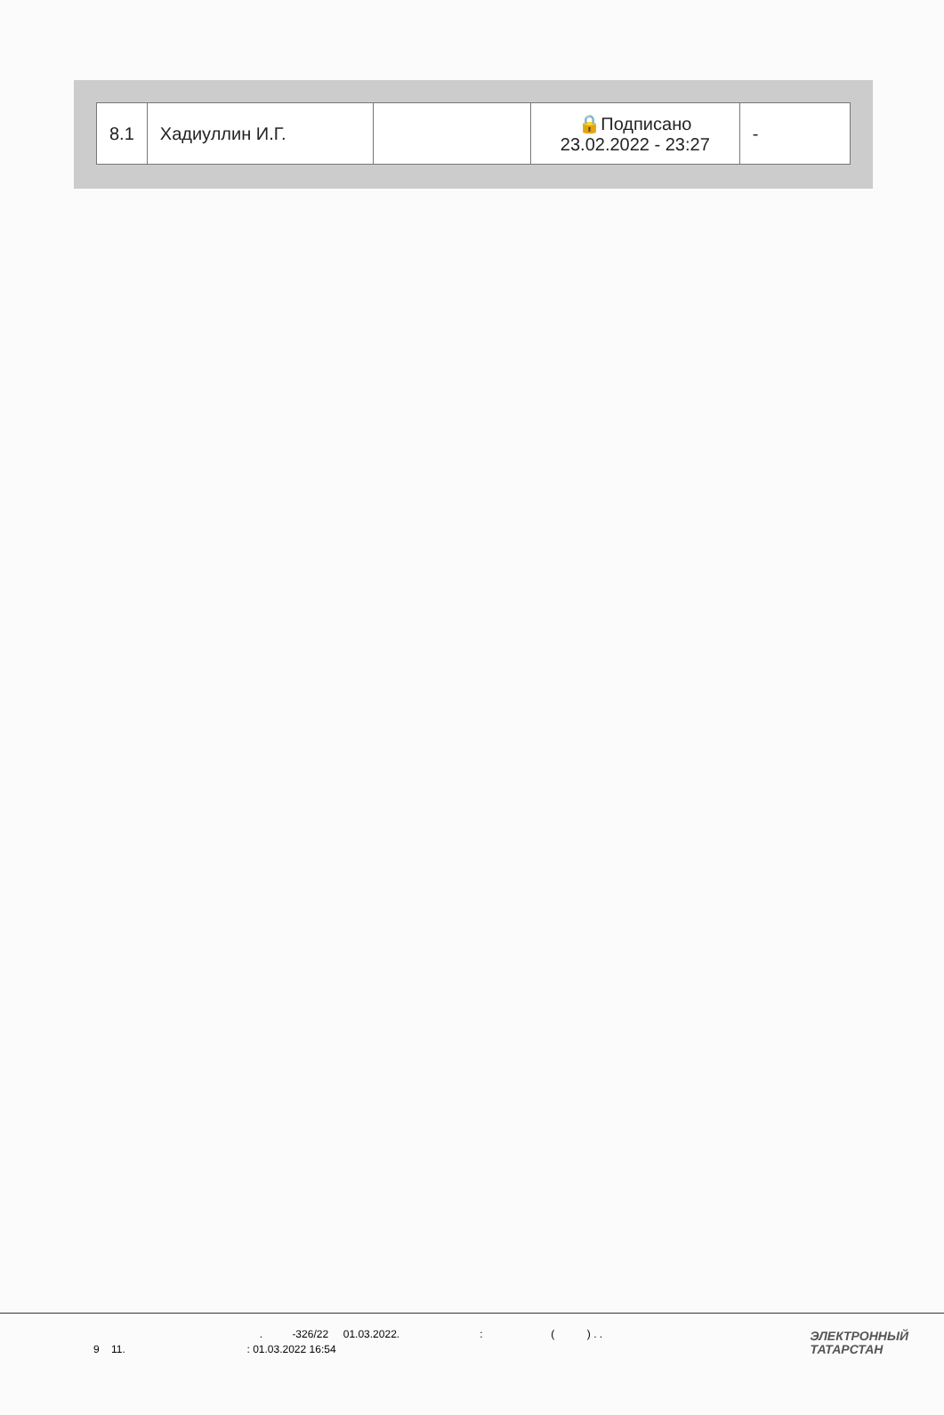| 8.1 | Хадиуллин И.Г. | | 🔒Подписано 23.02.2022 - 23:27 | - |
. -326/22 01.03.2022. : ( ) . .
9 11. : 01.03.2022 16:54
ЭЛЕКТРОННЫЙ
ТАТАРСТАН